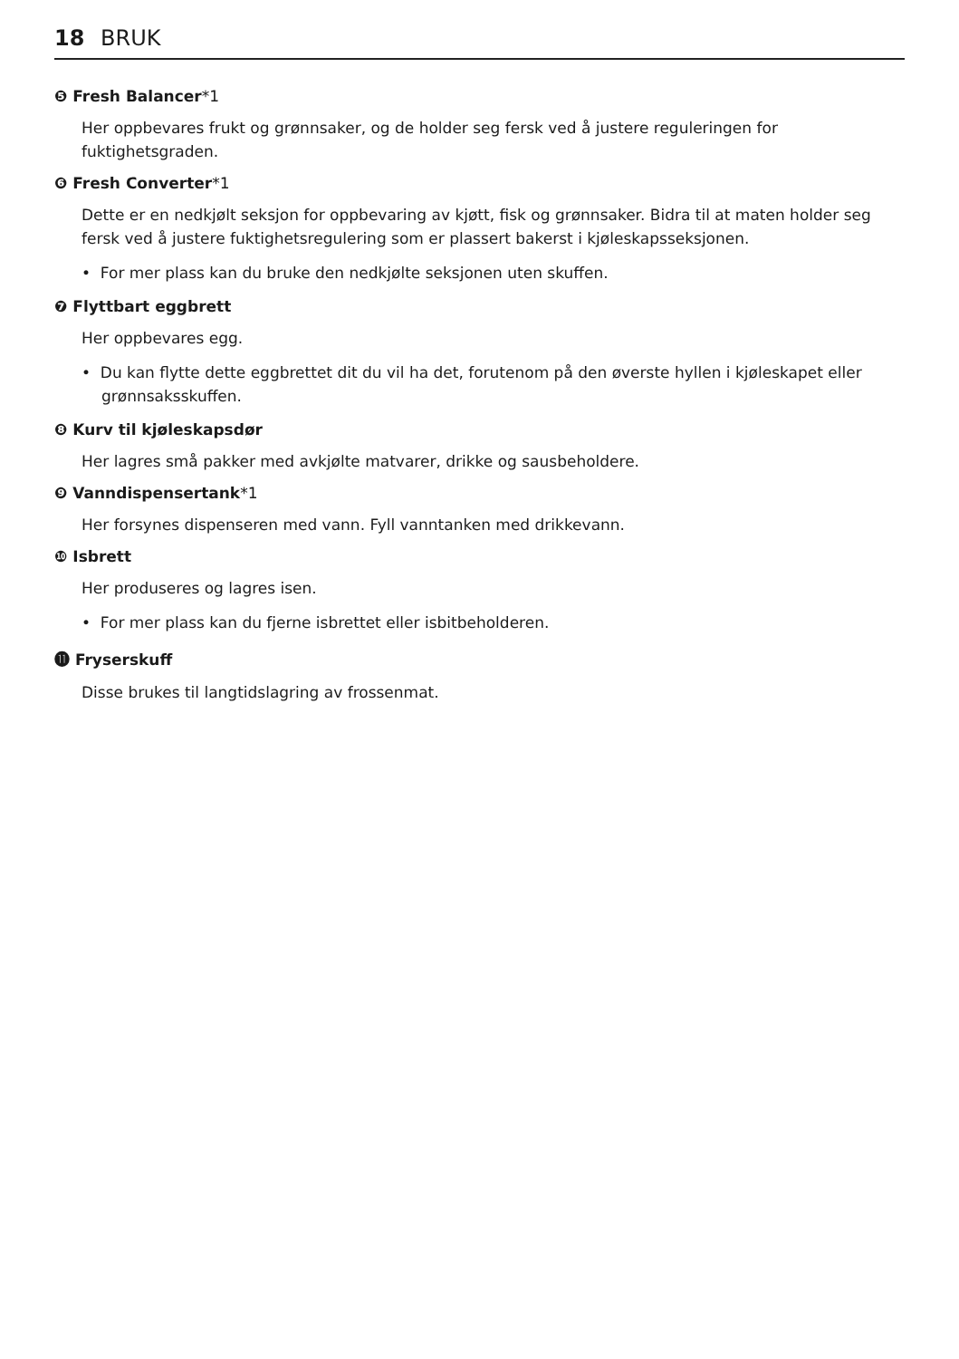18 BRUK
❺ Fresh Balancer*1
Her oppbevares frukt og grønnsaker, og de holder seg fersk ved å justere reguleringen for fuktighetsgraden.
❻ Fresh Converter*1
Dette er en nedkjølt seksjon for oppbevaring av kjøtt, fisk og grønnsaker. Bidra til at maten holder seg fersk ved å justere fuktighetsregulering som er plassert bakerst i kjøleskapsseksjonen.
• For mer plass kan du bruke den nedkjølte seksjonen uten skuffen.
❼ Flyttbart eggbrett
Her oppbevares egg.
• Du kan flytte dette eggbrettet dit du vil ha det, forutenom på den øverste hyllen i kjøleskapet eller grønnsaksskuffen.
❽ Kurv til kjøleskapsdør
Her lagres små pakker med avkjølte matvarer, drikke og sausbeholdere.
❾ Vanndispensertank*1
Her forsynes dispenseren med vann. Fyll vanntanken med drikkevann.
❿ Isbrett
Her produseres og lagres isen.
• For mer plass kan du fjerne isbrettet eller isbitbeholderen.
⓫ Fryserskuff
Disse brukes til langtidslagring av frossenmat.